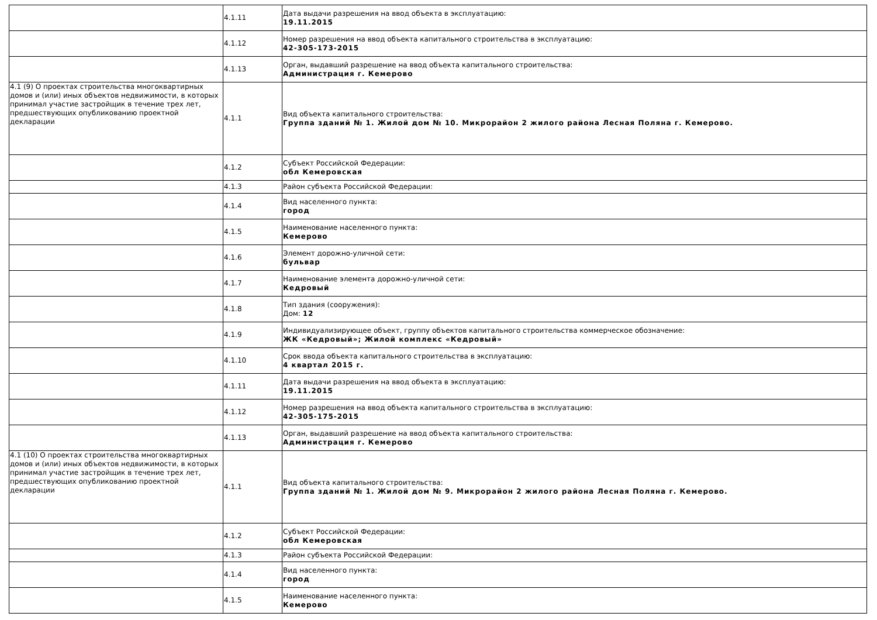| | 4.1.11 | Дата выдачи разрешения на ввод объекта в эксплуатацию: 19.11.2015 |
| | 4.1.12 | Номер разрешения на ввод объекта капитального строительства в эксплуатацию: 42-305-173-2015 |
| | 4.1.13 | Орган, выдавший разрешение на ввод объекта капитального строительства: Администрация г. Кемерово |
| 4.1 (9) О проектах строительства многоквартирных домов и (или) иных объектов недвижимости, в которых принимал участие застройщик в течение трех лет, предшествующих опубликованию проектной декларации | 4.1.1 | Вид объекта капитального строительства: Группа зданий № 1. Жилой дом № 10. Микрорайон 2 жилого района Лесная Поляна г. Кемерово. |
| | 4.1.2 | Субъект Российской Федерации: обл Кемеровская |
| | 4.1.3 | Район субъекта Российской Федерации: |
| | 4.1.4 | Вид населенного пункта: город |
| | 4.1.5 | Наименование населенного пункта: Кемерово |
| | 4.1.6 | Элемент дорожно-уличной сети: бульвар |
| | 4.1.7 | Наименование элемента дорожно-уличной сети: Кедровый |
| | 4.1.8 | Тип здания (сооружения): Дом: 12 |
| | 4.1.9 | Индивидуализирующее объект, группу объектов капитального строительства коммерческое обозначение: ЖК «Кедровый»; Жилой комплекс «Кедровый» |
| | 4.1.10 | Срок ввода объекта капитального строительства в эксплуатацию: 4 квартал 2015 г. |
| | 4.1.11 | Дата выдачи разрешения на ввод объекта в эксплуатацию: 19.11.2015 |
| | 4.1.12 | Номер разрешения на ввод объекта капитального строительства в эксплуатацию: 42-305-175-2015 |
| | 4.1.13 | Орган, выдавший разрешение на ввод объекта капитального строительства: Администрация г. Кемерово |
| 4.1 (10) О проектах строительства многоквартирных домов и (или) иных объектов недвижимости, в которых принимал участие застройщик в течение трех лет, предшествующих опубликованию проектной декларации | 4.1.1 | Вид объекта капитального строительства: Группа зданий № 1. Жилой дом № 9. Микрорайон 2 жилого района Лесная Поляна г. Кемерово. |
| | 4.1.2 | Субъект Российской Федерации: обл Кемеровская |
| | 4.1.3 | Район субъекта Российской Федерации: |
| | 4.1.4 | Вид населенного пункта: город |
| | 4.1.5 | Наименование населенного пункта: Кемерово |